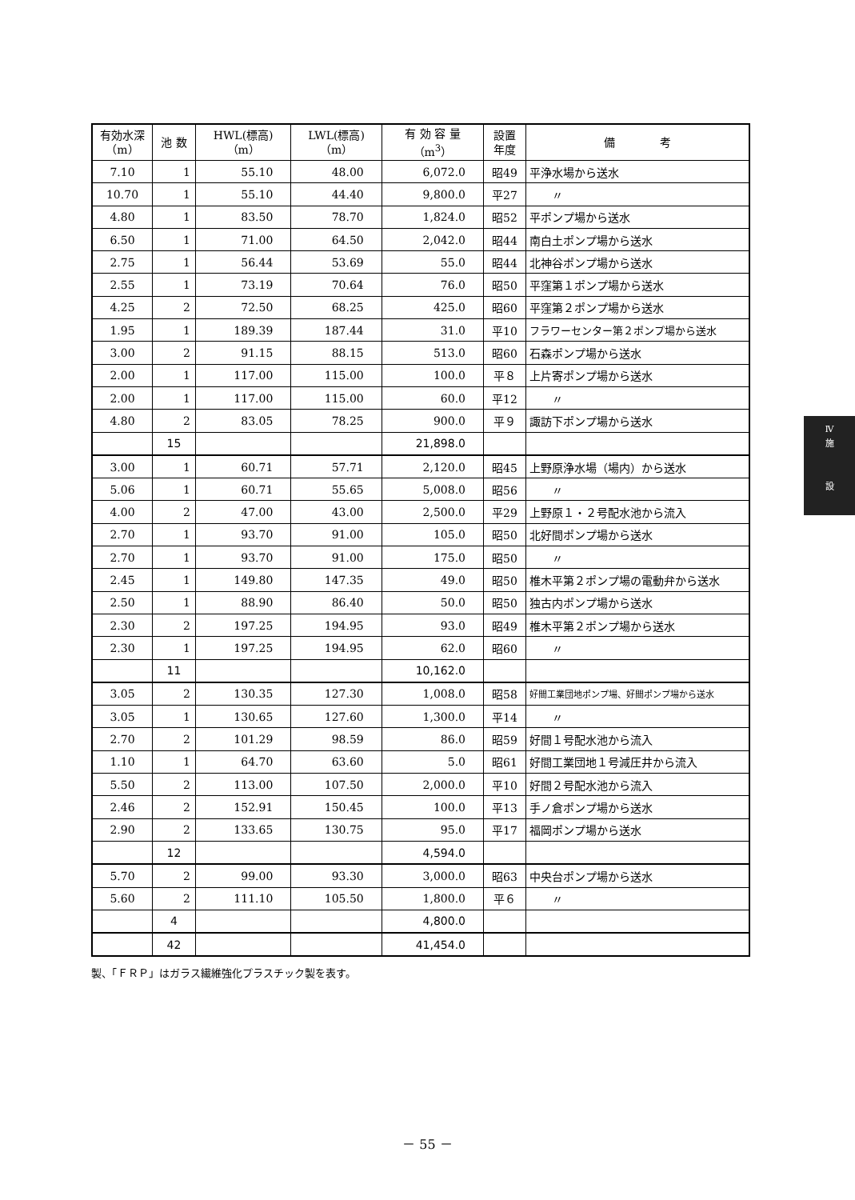| 有効水深 （m） | 池 数 | HWL(標高) （m） | LWL(標高) （m） | 有 効 容 量 （m<sup>3</sup>） | 設置 年度 | 備 考 |
| --- | --- | --- | --- | --- | --- | --- |
| 7.10 | 1 | 55.10 | 48.00 | 6,072.0 | 昭49 | 平浄水場から送水 |
| 10.70 | 1 | 55.10 | 44.40 | 9,800.0 | 平27 | 〃 |
| 4.80 | 1 | 83.50 | 78.70 | 1,824.0 | 昭52 | 平ポンプ場から送水 |
| 6.50 | 1 | 71.00 | 64.50 | 2,042.0 | 昭44 | 南白土ポンプ場から送水 |
| 2.75 | 1 | 56.44 | 53.69 | 55.0 | 昭44 | 北神谷ポンプ場から送水 |
| 2.55 | 1 | 73.19 | 70.64 | 76.0 | 昭50 | 平窪第１ポンプ場から送水 |
| 4.25 | 2 | 72.50 | 68.25 | 425.0 | 昭60 | 平窪第２ポンプ場から送水 |
| 1.95 | 1 | 189.39 | 187.44 | 31.0 | 平10 | フラワーセンター第２ポンプ場から送水 |
| 3.00 | 2 | 91.15 | 88.15 | 513.0 | 昭60 | 石森ポンプ場から送水 |
| 2.00 | 1 | 117.00 | 115.00 | 100.0 | 平８ | 上片寄ポンプ場から送水 |
| 2.00 | 1 | 117.00 | 115.00 | 60.0 | 平12 | 〃 |
| 4.80 | 2 | 83.05 | 78.25 | 900.0 | 平９ | 諏訪下ポンプ場から送水 |
| | 15 | | | 21,898.0 | | |
| 3.00 | 1 | 60.71 | 57.71 | 2,120.0 | 昭45 | 上野原浄水場（場内）から送水 |
| 5.06 | 1 | 60.71 | 55.65 | 5,008.0 | 昭56 | 〃 |
| 4.00 | 2 | 47.00 | 43.00 | 2,500.0 | 平29 | 上野原１・２号配水池から流入 |
| 2.70 | 1 | 93.70 | 91.00 | 105.0 | 昭50 | 北好間ポンプ場から送水 |
| 2.70 | 1 | 93.70 | 91.00 | 175.0 | 昭50 | 〃 |
| 2.45 | 1 | 149.80 | 147.35 | 49.0 | 昭50 | 椎木平第２ポンプ場の電動弁から送水 |
| 2.50 | 1 | 88.90 | 86.40 | 50.0 | 昭50 | 独古内ポンプ場から送水 |
| 2.30 | 2 | 197.25 | 194.95 | 93.0 | 昭49 | 椎木平第２ポンプ場から送水 |
| 2.30 | 1 | 197.25 | 194.95 | 62.0 | 昭60 | 〃 |
| | 11 | | | 10,162.0 | | |
| 3.05 | 2 | 130.35 | 127.30 | 1,008.0 | 昭58 | 好間工業団地ポンプ場、好間ポンプ場から送水 |
| 3.05 | 1 | 130.65 | 127.60 | 1,300.0 | 平14 | 〃 |
| 2.70 | 2 | 101.29 | 98.59 | 86.0 | 昭59 | 好間１号配水池から流入 |
| 1.10 | 1 | 64.70 | 63.60 | 5.0 | 昭61 | 好間工業団地１号減圧井から流入 |
| 5.50 | 2 | 113.00 | 107.50 | 2,000.0 | 平10 | 好間２号配水池から流入 |
| 2.46 | 2 | 152.91 | 150.45 | 100.0 | 平13 | 手ノ倉ポンプ場から送水 |
| 2.90 | 2 | 133.65 | 130.75 | 95.0 | 平17 | 福岡ポンプ場から送水 |
| | 12 | | | 4,594.0 | | |
| 5.70 | 2 | 99.00 | 93.30 | 3,000.0 | 昭63 | 中央台ポンプ場から送水 |
| 5.60 | 2 | 111.10 | 105.50 | 1,800.0 | 平６ | 〃 |
| | 4 | | | 4,800.0 | | |
| | 42 | | | 41,454.0 | | |
製、「ＦＲＰ」はガラス繊維強化プラスチック製を表す。
Ⅳ
施
設
－ 55 －